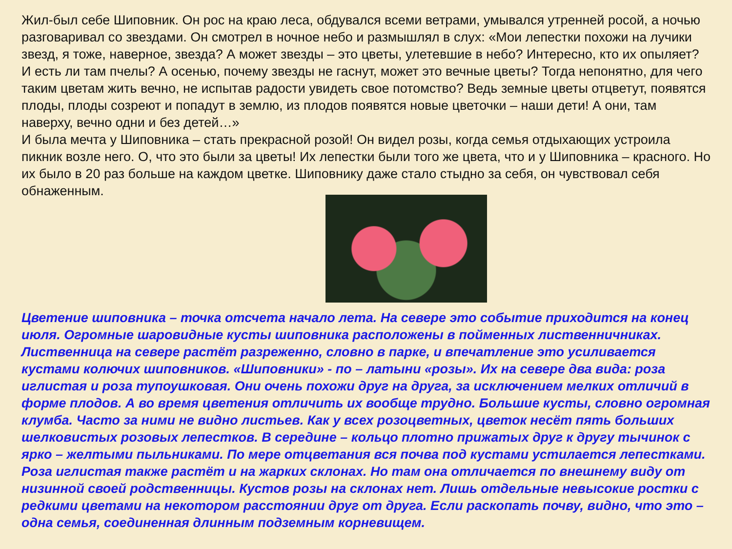Жил-был себе Шиповник. Он рос на краю леса, обдувался всеми ветрами, умывался утренней росой, а ночью разговаривал со звездами. Он смотрел в ночное небо и размышлял в слух: «Мои лепестки похожи на лучики звезд, я тоже, наверное, звезда? А может звезды – это цветы, улетевшие в небо? Интересно, кто их опыляет? И есть ли там пчелы? А осенью, почему звезды не гаснут, может это вечные цветы? Тогда непонятно, для чего таким цветам жить вечно, не испытав радости увидеть свое потомство? Ведь земные цветы отцветут, появятся плоды, плоды созреют и попадут в землю, из плодов появятся новые цветочки – наши дети! А они, там наверху, вечно одни и без детей…»
И была мечта у Шиповника – стать прекрасной розой! Он видел розы, когда семья отдыхающих устроила пикник возле него. О, что это были за цветы! Их лепестки были того же цвета, что и у Шиповника – красного. Но их было в 20 раз больше на каждом цветке. Шиповнику даже стало стыдно за себя, он чувствовал себя обнаженным.
Цветение шиповника – точка отсчета начало лета. На севере это событие приходится на конец июля. Огромные шаровидные кусты шиповника расположены в пойменных лиственничниках. Лиственница на севере растёт разреженно, словно в парке, и впечатление это усиливается кустами колючих шиповников. «Шиповники» - по – латыни «розы». Их на севере два вида: роза иглистая и роза тупоушковая. Они очень похожи друг на друга, за исключением мелких отличий в форме плодов. А во время цветения отличить их вообще трудно. Большие кусты, словно огромная клумба. Часто за ними не видно листьев. Как у всех розоцветных, цветок несёт пять больших шелковистых розовых лепестков. В середине – кольцо плотно прижатых друг к другу тычинок с ярко – желтыми пыльниками. По мере отцветания вся почва под кустами устилается лепестками. Роза иглистая также растёт и на жарких склонах. Но там она отличается по внешнему виду от низинной своей родственницы. Кустов розы на склонах нет. Лишь отдельные невысокие ростки с редкими цветами на некотором расстоянии друг от друга. Если раскопать почву, видно, что это – одна семья, соединенная длинным подземным корневищем.